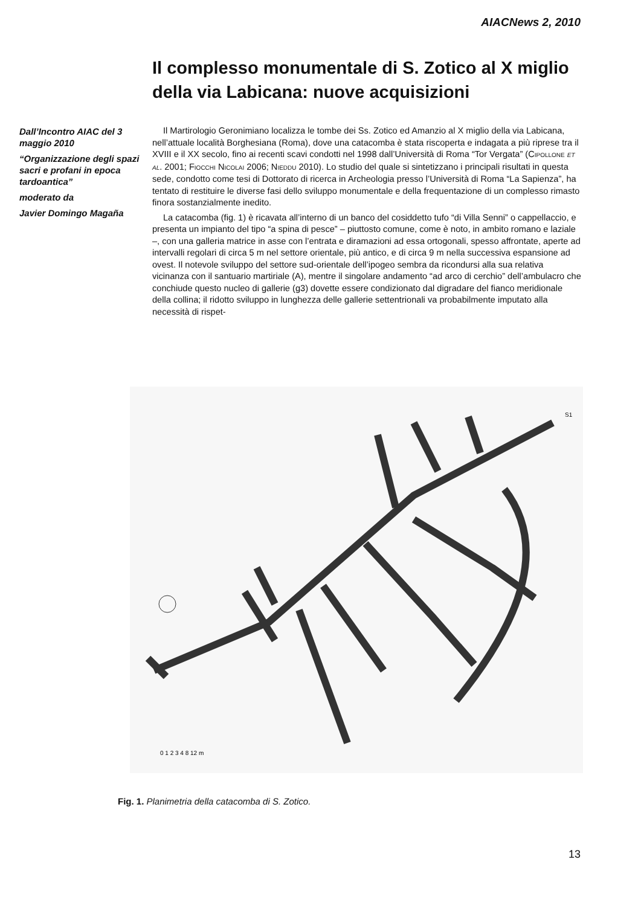AIACNews 2, 2010
Il complesso monumentale di S. Zotico al X miglio della via Labicana: nuove acquisizioni
Dall’Incontro AIAC del 3 maggio 2010
“Organizzazione degli spazi sacri e profani in epoca tardoantica”
moderato da
Javier Domingo Magaña
Il Martirologio Geronimiano localizza le tombe dei Ss. Zotico ed Amanzio al X miglio della via Labicana, nell’attuale località Borghesiana (Roma), dove una catacomba è stata riscoperta e indagata a più riprese tra il XVIII e il XX secolo, fino ai recenti scavi condotti nel 1998 dall’Università di Roma “Tor Vergata” (CIPOLLONE ET AL. 2001; FIOCCHI NICOLAI 2006; NIEDDU 2010). Lo studio del quale si sintetizzano i principali risultati in questa sede, condotto come tesi di Dottorato di ricerca in Archeologia presso l’Università di Roma “La Sapienza”, ha tentato di restituire le diverse fasi dello sviluppo monumentale e della frequentazione di un complesso rimasto finora sostanzialmente inedito.
La catacomba (fig. 1) è ricavata all’interno di un banco del cosiddetto tufo “di Villa Senni” o cappellaccio, e presenta un impianto del tipo “a spina di pesce” – piuttosto comune, come è noto, in ambito romano e laziale –, con una galleria matrice in asse con l’entrata e diramazioni ad essa ortogonali, spesso affrontate, aperte ad intervalli regolari di circa 5 m nel settore orientale, più antico, e di circa 9 m nella successiva espansione ad ovest. Il notevole sviluppo del settore sud-orientale dell’ipogeo sembra da ricondursi alla sua relativa vicinanza con il santuario martiriale (A), mentre il singolare andamento “ad arco di cerchio” dell’ambulacro che conchiude questo nucleo di gallerie (g3) dovette essere condizionato dal digradare del fianco meridionale della collina; il ridotto sviluppo in lunghezza delle gallerie settentrionali va probabilmente imputato alla necessità di rispet-
0 1 2 3 4 8 12 m
S1
Fig. 1. Planimetria della catacomba di S. Zotico.
13